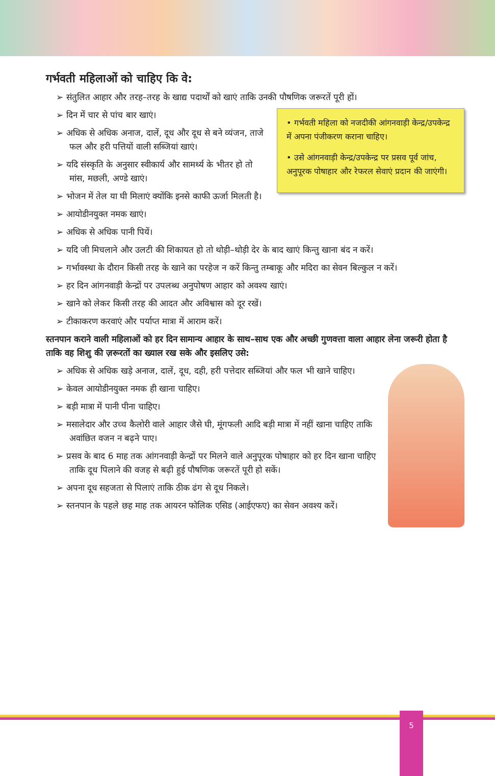गर्भवती महिलाओं को चाहिए कि वे:
➢ संतुलित आहार और तरह–तरह के खाद्य पदार्थों को खाएं ताकि उनकी पौषणिक जरूरतें पूरी हों।
• गर्भवती महिला को नजदीकी आंगनवाड़ी केन्द्र/उपकेन्द्र में अपना पंजीकरण कराना चाहिए।
• उसे आंगनवाड़ी केन्द्र/उपकेन्द्र पर प्रसव पूर्व जांच, अनुपूरक पोषाहार और रेफरल सेवाएं प्रदान की जाएंगी।
➢ दिन में चार से पांच बार खाएं।
➢ अधिक से अधिक अनाज, दालें, दूध और दूध से बने व्यंजन, ताजे फल और हरी पत्तियों वाली सब्जियां खाएं।
➢ यदि संस्कृति के अनुसार स्वीकार्य और सामर्थ्य के भीतर हो तो मांस, मछली, अण्डे खाएं।
➢ भोजन में तेल या घी मिलाएं क्योंकि इनसे काफी ऊर्जा मिलती है।
➢ आयोडीनयुक्त नमक खाएं।
➢ अधिक से अधिक पानी पियें।
➢ यदि जी मिचलाने और उलटी की शिकायत हो तो थोड़ी–थोड़ी देर के बाद खाएं किन्तु खाना बंद न करें।
➢ गर्भावस्था के दौरान किसी तरह के खाने का परहेज न करें किन्तु तम्बाकू और मदिरा का सेवन बिल्कुल न करें।
➢ हर दिन आंगनवाड़ी केन्द्रों पर उपलब्ध अनुपोषण आहार को अवश्य खाएं।
➢ खाने को लेकर किसी तरह की आदत और अविश्वास को दूर रखें।
➢ टीकाकरण करवाएं और पर्याप्त मात्रा में आराम करें।
स्तनपान कराने वाली महिलाओं को हर दिन सामान्य आहार के साथ–साथ एक और अच्छी गुणवत्ता वाला आहार लेना जरूरी होता है ताकि वह शिशु की ज़रूरतों का ख्याल रख सके और इसलिए उसे:
➢ अधिक से अधिक खड़े अनाज, दालें, दूध, दही, हरी पत्तेदार सब्जियां और फल भी खाने चाहिए।
➢ केवल आयोडीनयुक्त नमक ही खाना चाहिए।
➢ बड़ी मात्रा में पानी पीना चाहिए।
➢ मसालेदार और उच्च कैलोरी वाले आहार जैसे घी, मूंगफली आदि बड़ी मात्रा में नहीं खाना चाहिए ताकि अवांछित वजन न बढ़ने पाए।
➢ प्रसव के बाद 6 माह तक आंगनवाड़ी केन्द्रों पर मिलने वाले अनुपूरक पोषाहार को हर दिन खाना चाहिए ताकि दूध पिलाने की वजह से बढ़ी हुई पौषणिक जरूरतें पूरी हो सकें।
➢ अपना दूध सहजता से पिलाएं ताकि ठीक ढंग से दूध निकले।
➢ स्तनपान के पहले छह माह तक आयरन फोलिक एसिड (आईएफए) का सेवन अवश्य करें।
5